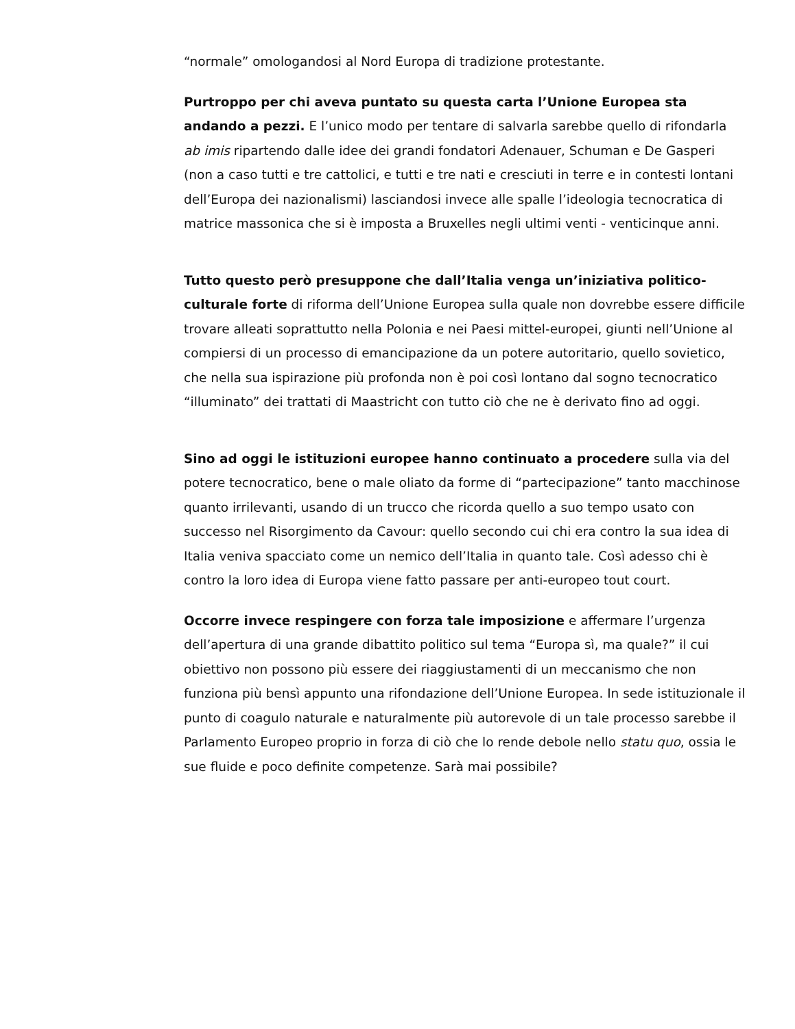“normale” omologandosi al Nord Europa di tradizione protestante.
Purtroppo per chi aveva puntato su questa carta l’Unione Europea sta andando a pezzi. E l’unico modo per tentare di salvarla sarebbe quello di rifondarla ab imis ripartendo dalle idee dei grandi fondatori Adenauer, Schuman e De Gasperi (non a caso tutti e tre cattolici, e tutti e tre nati e cresciuti in terre e in contesti lontani dell’Europa dei nazionalismi) lasciandosi invece alle spalle l’ideologia tecnocratica di matrice massonica che si è imposta a Bruxelles negli ultimi venti - venticinque anni.
Tutto questo però presuppone che dall’Italia venga un’iniziativa politico-culturale forte di riforma dell’Unione Europea sulla quale non dovrebbe essere difficile trovare alleati soprattutto nella Polonia e nei Paesi mittel-europei, giunti nell’Unione al compiersi di un processo di emancipazione da un potere autoritario, quello sovietico, che nella sua ispirazione più profonda non è poi così lontano dal sogno tecnocratico “illuminato” dei trattati di Maastricht con tutto ciò che ne è derivato fino ad oggi.
Sino ad oggi le istituzioni europee hanno continuato a procedere sulla via del potere tecnocratico, bene o male oliato da forme di “partecipazione” tanto macchinose quanto irrilevanti, usando di un trucco che ricorda quello a suo tempo usato con successo nel Risorgimento da Cavour: quello secondo cui chi era contro la sua idea di Italia veniva spacciato come un nemico dell’Italia in quanto tale. Così adesso chi è contro la loro idea di Europa viene fatto passare per anti-europeo tout court.
Occorre invece respingere con forza tale imposizione e affermare l’urgenza dell’apertura di una grande dibattito politico sul tema “Europa sì, ma quale?” il cui obiettivo non possono più essere dei riaggiustamenti di un meccanismo che non funziona più bensì appunto una rifondazione dell’Unione Europea. In sede istituzionale il punto di coagulo naturale e naturalmente più autorevole di un tale processo sarebbe il Parlamento Europeo proprio in forza di ciò che lo rende debole nello statu quo, ossia le sue fluide e poco definite competenze. Sarà mai possibile?